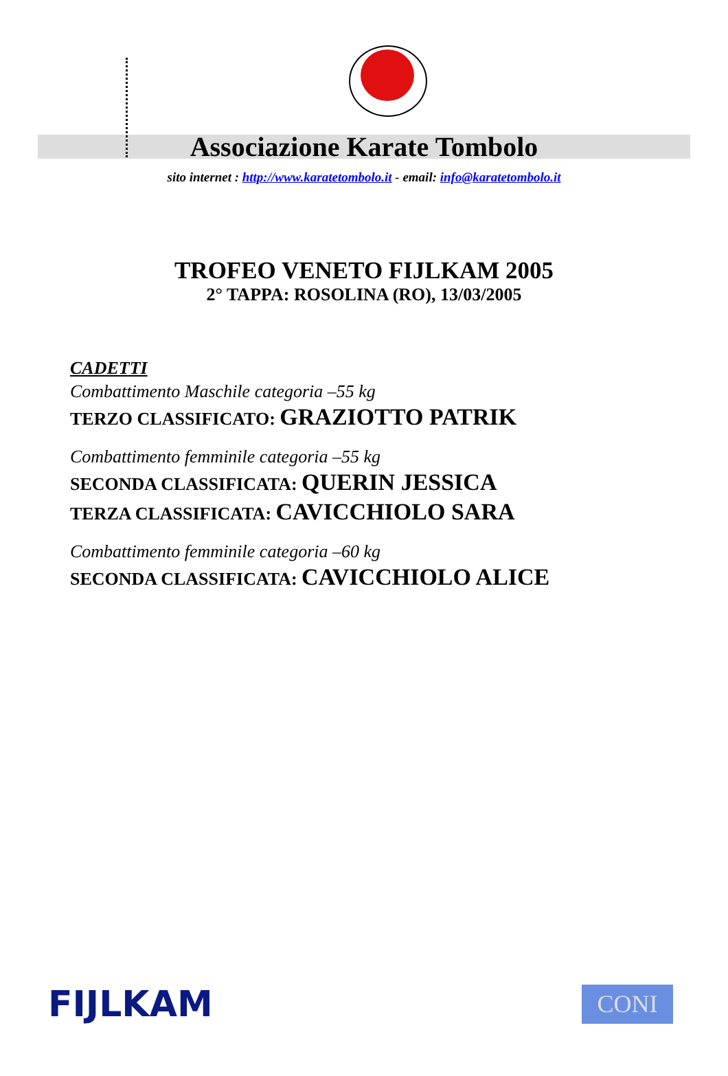Associazione Karate Tombolo
sito internet : http://www.karatetombolo.it - email: info@karatetombolo.it
TROFEO VENETO FIJLKAM 2005
2° TAPPA: ROSOLINA (RO), 13/03/2005
CADETTI
Combattimento Maschile categoria –55 kg
TERZO CLASSIFICATO: GRAZIOTTO PATRIK
Combattimento femminile categoria –55 kg
SECONDA CLASSIFICATA: QUERIN JESSICA
TERZA CLASSIFICATA: CAVICCHIOLO SARA
Combattimento femminile categoria –60 kg
SECONDA CLASSIFICATA: CAVICCHIOLO ALICE
FIJLKAM
CONI